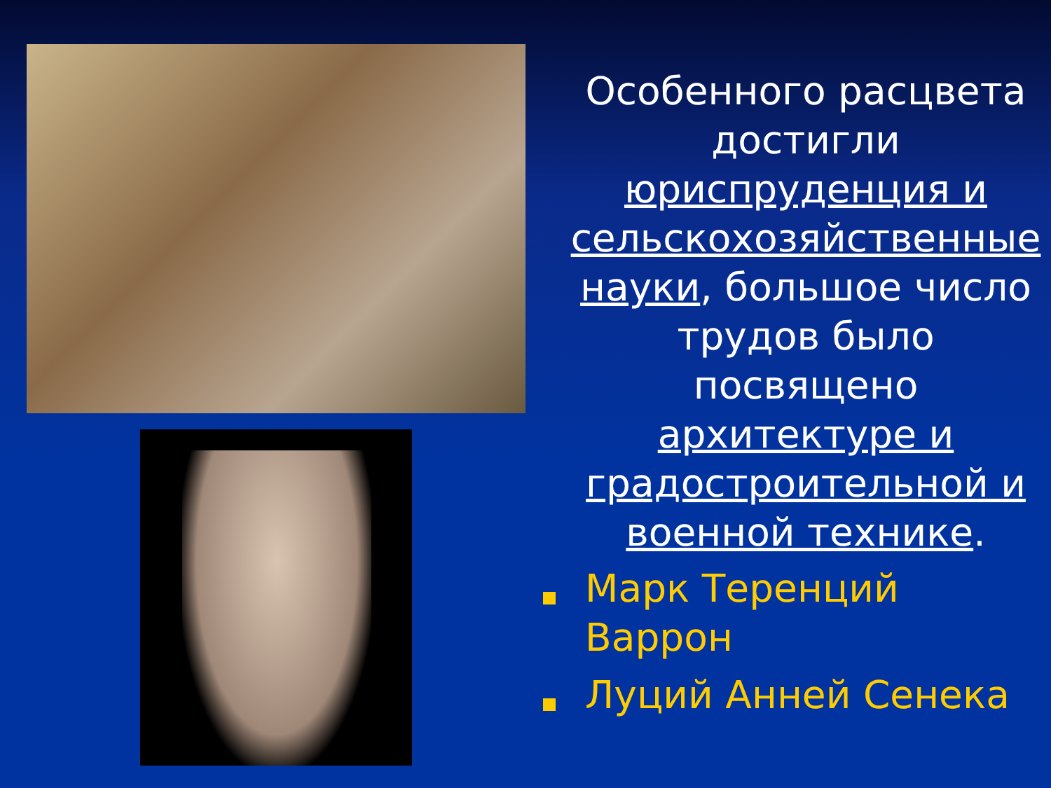Особенного расцвета достигли юриспруденция и сельскохозяйственные науки, большое число трудов было посвящено архитектуре и градостроительной и военной технике.
Марк Теренций Варрон
Луций Анней Сенека